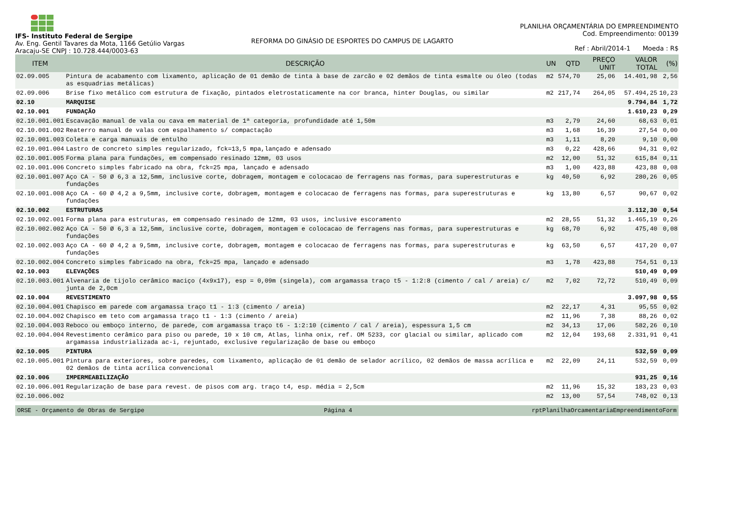IFS- Instituto Federal de Sergipe
Av. Eng. Gentil Tavares da Mota, 1166 Getúlio Vargas
Aracaju-SE CNPJ : 10.728.444/0003-63
REFORMA DO GINÁSIO DE ESPORTES DO CAMPUS DE LAGARTO
PLANILHA ORÇAMENTÁRIA DO EMPREENDIMENTO
Cod. Empreendimento: 00139
Ref : Abril/2014-1 Moeda : R$
| ITEM | DESCRIÇÃO | UN | QTD | PREÇO UNIT | VALOR TOTAL | (%) |
| --- | --- | --- | --- | --- | --- | --- |
| 02.09.005 | Pintura de acabamento com lixamento, aplicação de 01 demão de tinta à base de zarcão e 02 demãos de tinta esmalte ou óleo (todas as esquadrias metálicas) | m2 | 574,70 | 25,06 | 14.401,98 | 2,56 |
| 02.09.006 | Brise fixo metálico com estrutura de fixação, pintados eletrostaticamente na cor branca, hinter Douglas, ou similar | m2 | 217,74 | 264,05 | 57.494,25 | 10,23 |
| 02.10 | MARQUISE | | | | 9.794,84 | 1,72 |
| 02.10.001 | FUNDAÇÃO | | | | 1.610,23 | 0,29 |
| 02.10.001.001 | Escavação manual de vala ou cava em material de 1ª categoria, profundidade até 1,50m | m3 | 2,79 | 24,60 | 68,63 | 0,01 |
| 02.10.001.002 | Reaterro manual de valas com espalhamento s/ compactação | m3 | 1,68 | 16,39 | 27,54 | 0,00 |
| 02.10.001.003 | Coleta e carga manuais de entulho | m3 | 1,11 | 8,20 | 9,10 | 0,00 |
| 02.10.001.004 | Lastro de concreto simples regularizado, fck=13,5 mpa,lançado e adensado | m3 | 0,22 | 428,66 | 94,31 | 0,02 |
| 02.10.001.005 | Forma plana para fundações, em compensado resinado 12mm, 03 usos | m2 | 12,00 | 51,32 | 615,84 | 0,11 |
| 02.10.001.006 | Concreto simples fabricado na obra, fck=25 mpa, lançado e adensado | m3 | 1,00 | 423,88 | 423,88 | 0,08 |
| 02.10.001.007 | Aço CA - 50 Ø 6,3 a 12,5mm, inclusive corte, dobragem, montagem e colocacao de ferragens nas formas, para superestruturas e fundações | kg | 40,50 | 6,92 | 280,26 | 0,05 |
| 02.10.001.008 | Aço CA - 60 Ø 4,2 a 9,5mm, inclusive corte, dobragem, montagem e colocacao de ferragens nas formas, para superestruturas e fundações | kg | 13,80 | 6,57 | 90,67 | 0,02 |
| 02.10.002 | ESTRUTURAS | | | | 3.112,30 | 0,54 |
| 02.10.002.001 | Forma plana para estruturas, em compensado resinado de 12mm, 03 usos, inclusive escoramento | m2 | 28,55 | 51,32 | 1.465,19 | 0,26 |
| 02.10.002.002 | Aço CA - 50 Ø 6,3 a 12,5mm, inclusive corte, dobragem, montagem e colocacao de ferragens nas formas, para superestruturas e fundações | kg | 68,70 | 6,92 | 475,40 | 0,08 |
| 02.10.002.003 | Aço CA - 60 Ø 4,2 a 9,5mm, inclusive corte, dobragem, montagem e colocacao de ferragens nas formas, para superestruturas e fundações | kg | 63,50 | 6,57 | 417,20 | 0,07 |
| 02.10.002.004 | Concreto simples fabricado na obra, fck=25 mpa, lançado e adensado | m3 | 1,78 | 423,88 | 754,51 | 0,13 |
| 02.10.003 | ELEVAÇÕES | | | | 510,49 | 0,09 |
| 02.10.003.001 | Alvenaria de tijolo cerâmico maciço (4x9x17), esp = 0,09m (singela), com argamassa traço t5 - 1:2:8 (cimento / cal / areia) c/ junta de 2,0cm | m2 | 7,02 | 72,72 | 510,49 | 0,09 |
| 02.10.004 | REVESTIMENTO | | | | 3.097,98 | 0,55 |
| 02.10.004.001 | Chapisco em parede com argamassa traço t1 - 1:3 (cimento / areia) | m2 | 22,17 | 4,31 | 95,55 | 0,02 |
| 02.10.004.002 | Chapisco em teto com argamassa traço t1 - 1:3 (cimento / areia) | m2 | 11,96 | 7,38 | 88,26 | 0,02 |
| 02.10.004.003 | Reboco ou emboço interno, de parede, com argamassa traço t6 - 1:2:10 (cimento / cal / areia), espessura 1,5 cm | m2 | 34,13 | 17,06 | 582,26 | 0,10 |
| 02.10.004.004 | Revestimento cerâmico para piso ou parede, 10 x 10 cm, Atlas, linha onix, ref. OM 5233, cor glacial ou similar, aplicado com argamassa industrializada ac-i, rejuntado, exclusive regularização de base ou emboço | m2 | 12,04 | 193,68 | 2.331,91 | 0,41 |
| 02.10.005 | PINTURA | | | | 532,59 | 0,09 |
| 02.10.005.001 | Pintura para exteriores, sobre paredes, com lixamento, aplicação de 01 demão de selador acrílico, 02 demãos de massa acrílica e 02 demãos de tinta acrílica convencional | m2 | 22,09 | 24,11 | 532,59 | 0,09 |
| 02.10.006 | IMPERMEABILIZAÇÃO | | | | 931,25 | 0,16 |
| 02.10.006.001 | Regularização de base para revest. de pisos com arg. traço t4, esp. média = 2,5cm | m2 | 11,96 | 15,32 | 183,23 | 0,03 |
| 02.10.006.002 | | m2 | 13,00 | 57,54 | 748,02 | 0,13 |
ORSE - Orçamento de Obras de Sergipe Página 4 rptPlanilhaOrcamentariaEmpreendimentoForm